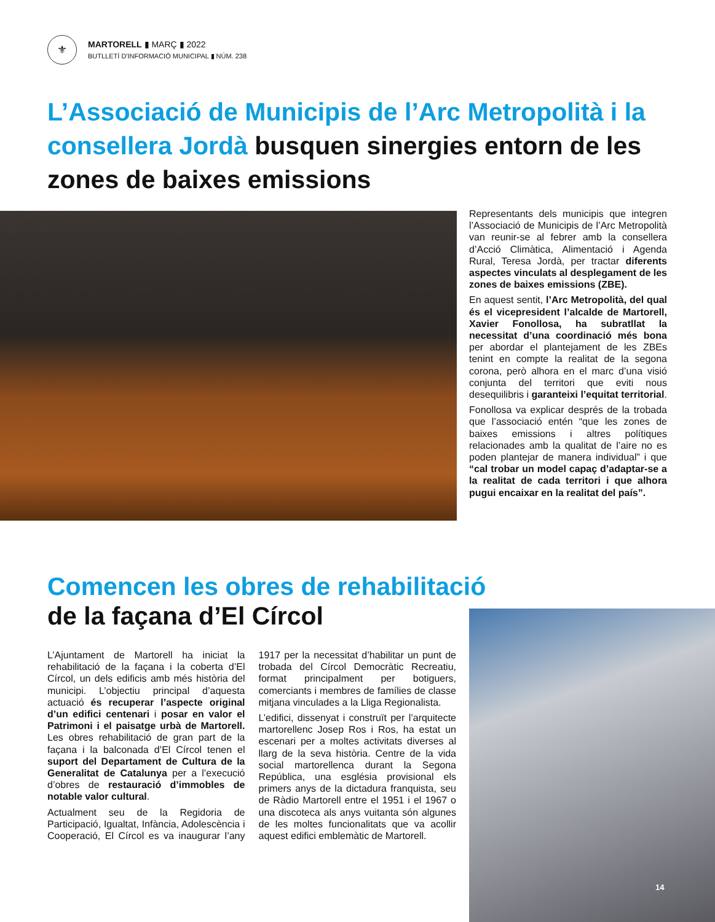⚜
MARTORELL ▮ MARÇ ▮ 2022
BUTLLETÍ D'INFORMACIÓ MUNICIPAL ▮ NÚM. 238
L’Associació de Municipis de l’Arc Metropolità i la consellera Jordà busquen sinergies entorn de les zones de baixes emissions
Representants dels municipis que integren l’Associació de Municipis de l’Arc Metropolità van reunir-se al febrer amb la consellera d’Acció Climàtica, Alimentació i Agenda Rural, Teresa Jordà, per tractar diferents aspectes vinculats al desplegament de les zones de baixes emissions (ZBE).
En aquest sentit, l’Arc Metropolità, del qual és el vicepresident l’alcalde de Martorell, Xavier Fonollosa, ha subratllat la necessitat d’una coordinació més bona per abordar el plantejament de les ZBEs tenint en compte la realitat de la segona corona, però alhora en el marc d’una visió conjunta del territori que eviti nous desequilibris i garanteixi l’equitat territorial.
Fonollosa va explicar després de la trobada que l’associació entén “que les zones de baixes emissions i altres polítiques relacionades amb la qualitat de l’aire no es poden plantejar de manera individual” i que “cal trobar un model capaç d’adaptar-se a la realitat de cada territori i que alhora pugui encaixar en la realitat del país”.
Comencen les obres de rehabilitació
de la façana d’El Círcol
L’Ajuntament de Martorell ha iniciat la rehabilitació de la façana i la coberta d’El Círcol, un dels edificis amb més història del municipi. L’objectiu principal d’aquesta actuació és recuperar l’aspecte original d’un edifici centenari i posar en valor el Patrimoni i el paisatge urbà de Martorell. Les obres rehabilitació de gran part de la façana i la balconada d’El Círcol tenen el suport del Departament de Cultura de la Generalitat de Catalunya per a l’execució d’obres de restauració d’immobles de notable valor cultural.
Actualment seu de la Regidoria de Participació, Igualtat, Infància, Adolescència i Cooperació, El Círcol es va inaugurar l’any 1917 per la necessitat d’habilitar un punt de trobada del Círcol Democràtic Recreatiu, format principalment per botiguers, comerciants i membres de famílies de classe mitjana vinculades a la Lliga Regionalista.
L’edifici, dissenyat i construït per l’arquitecte martorellenc Josep Ros i Ros, ha estat un escenari per a moltes activitats diverses al llarg de la seva història. Centre de la vida social martorellenca durant la Segona República, una església provisional els primers anys de la dictadura franquista, seu de Ràdio Martorell entre el 1951 i el 1967 o una discoteca als anys vuitanta són algunes de les moltes funcionalitats que va acollir aquest edifici emblemàtic de Martorell.
14